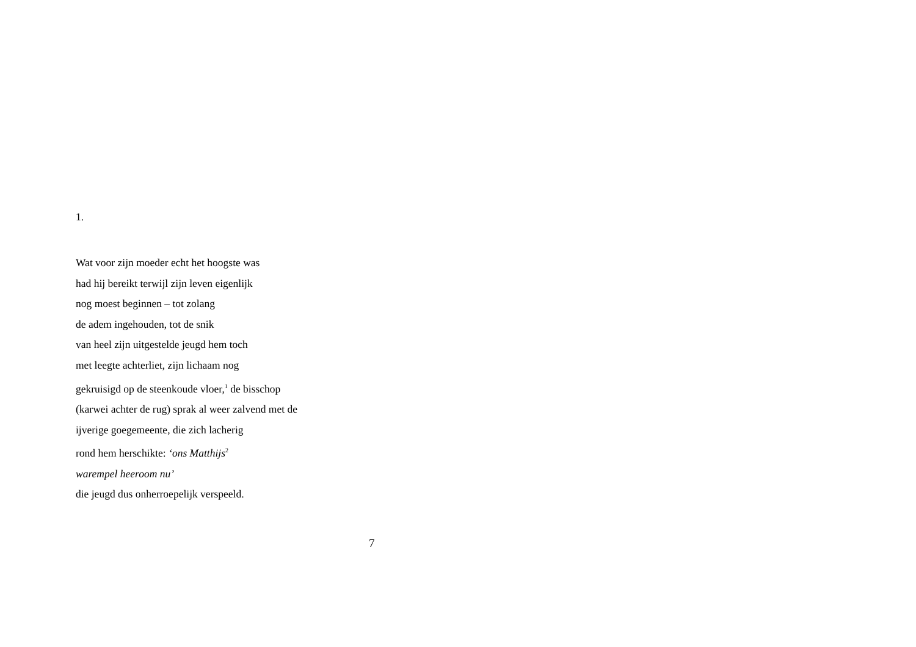1.
Wat voor zijn moeder echt het hoogste was
had hij bereikt terwijl zijn leven eigenlijk
nog moest beginnen – tot zolang
de adem ingehouden, tot de snik
van heel zijn uitgestelde jeugd hem toch
met leegte achterliet, zijn lichaam nog
gekruisigd op de steenkoude vloer,<sup>1</sup> de bisschop
(karwei achter de rug) sprak al weer zalvend met de
ijverige goegemeente, die zich lacherig
rond hem herschikte: ‘ons Matthijs<sup>2</sup>
warempel heeroom nu’
die jeugd dus onherroepelijk verspeeld.
7